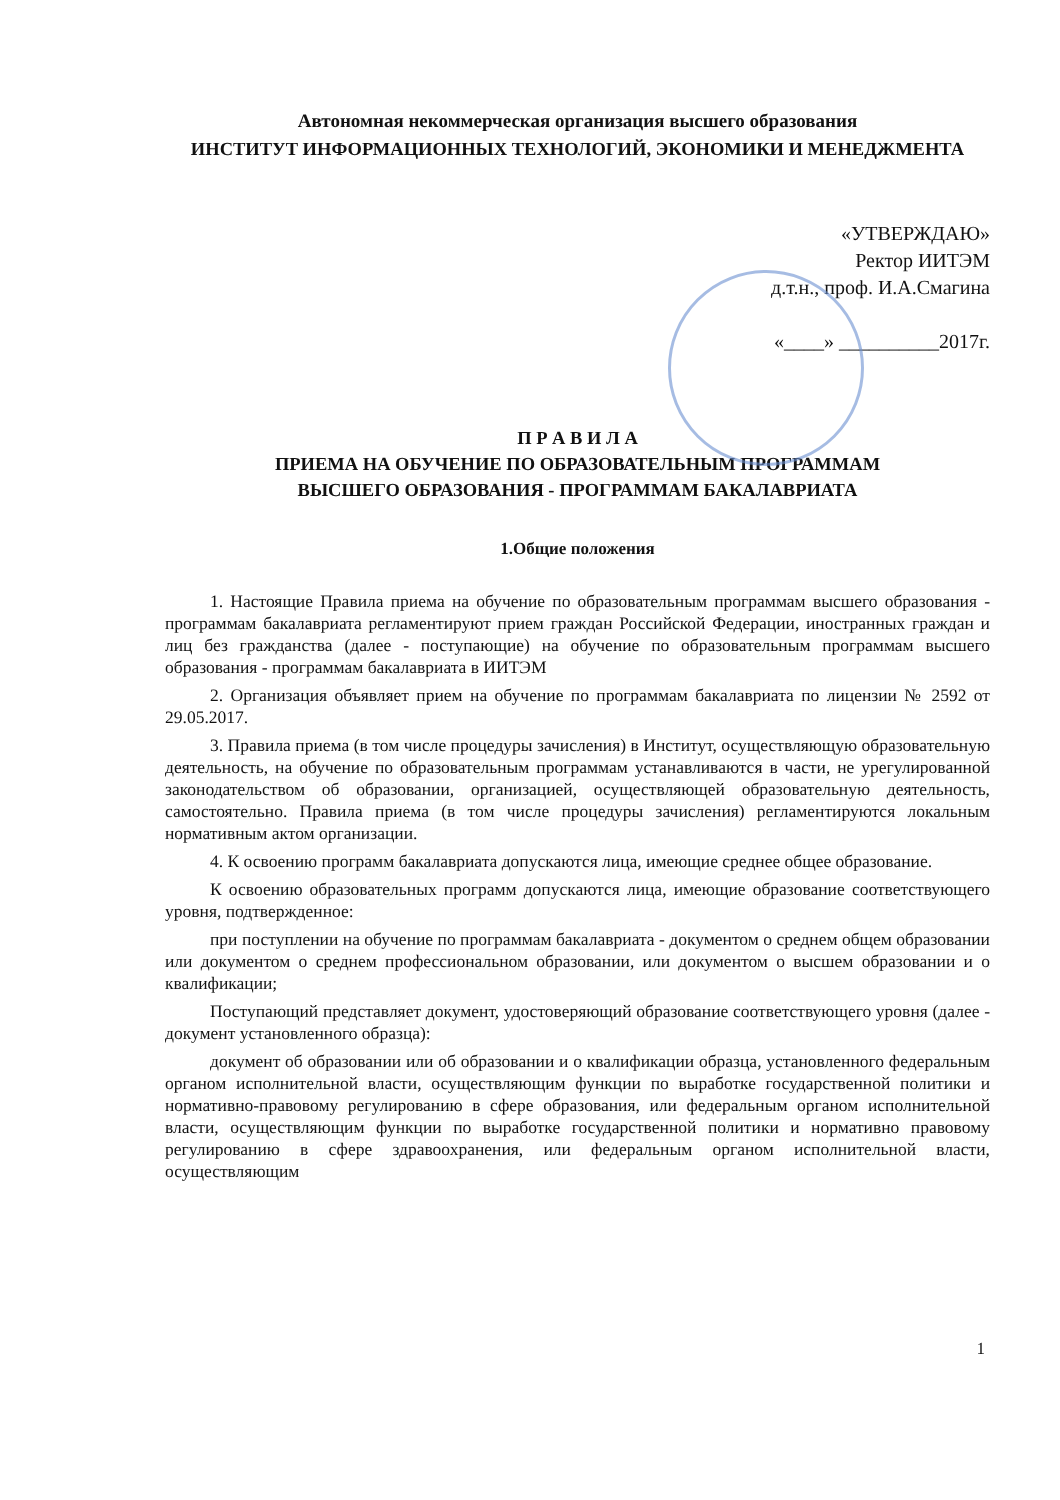Автономная некоммерческая организация высшего образования
ИНСТИТУТ ИНФОРМАЦИОННЫХ ТЕХНОЛОГИЙ, ЭКОНОМИКИ И МЕНЕДЖМЕНТА
«УТВЕРЖДАЮ»
Ректор ИИТЭМ
д.т.н., проф. И.А.Смагина
«____» __________2017г.
П Р А В И Л А
ПРИЕМА НА ОБУЧЕНИЕ ПО ОБРАЗОВАТЕЛЬНЫМ ПРОГРАММАМ
ВЫСШЕГО ОБРАЗОВАНИЯ - ПРОГРАММАМ БАКАЛАВРИАТА
1.Общие положения
1. Настоящие Правила приема на обучение по образовательным программам высшего образования - программам бакалавриата регламентируют прием граждан Российской Федерации, иностранных граждан и лиц без гражданства (далее - поступающие) на обучение по образовательным программам высшего образования - программам бакалавриата в ИИТЭМ
2. Организация объявляет прием на обучение по программам бакалавриата по лицензии № 2592 от 29.05.2017.
3. Правила приема (в том числе процедуры зачисления) в Институт, осуществляющую образовательную деятельность, на обучение по образовательным программам устанавливаются в части, не урегулированной законодательством об образовании, организацией, осуществляющей образовательную деятельность, самостоятельно. Правила приема (в том числе процедуры зачисления) регламентируются локальным нормативным актом организации.
4. К освоению программ бакалавриата допускаются лица, имеющие среднее общее образование.
К освоению образовательных программ допускаются лица, имеющие образование соответствующего уровня, подтвержденное:
при поступлении на обучение по программам бакалавриата - документом о среднем общем образовании или документом о среднем профессиональном образовании, или документом о высшем образовании и о квалификации;
Поступающий представляет документ, удостоверяющий образование соответствующего уровня (далее - документ установленного образца):
документ об образовании или об образовании и о квалификации образца, установленного федеральным органом исполнительной власти, осуществляющим функции по выработке государственной политики и нормативно-правовому регулированию в сфере образования, или федеральным органом исполнительной власти, осуществляющим функции по выработке государственной политики и нормативно правовому регулированию в сфере здравоохранения, или федеральным органом исполнительной власти, осуществляющим
1